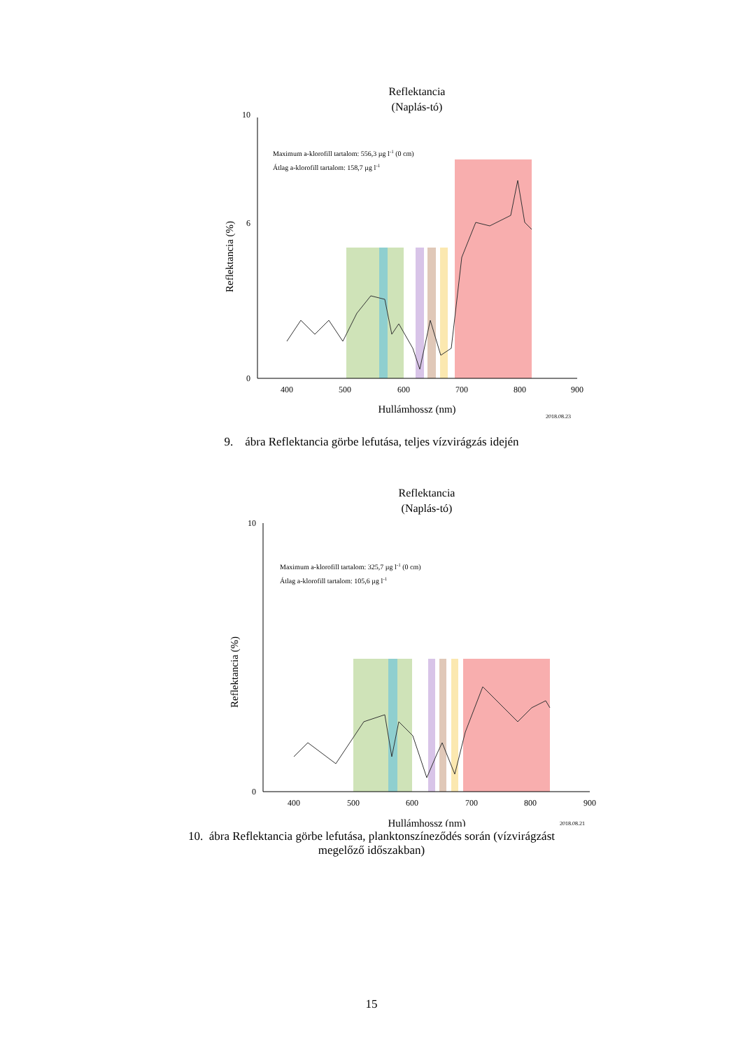Reflektancia
(Naplás-tó)
0
10
6
400
500
600
700
800
900
Hullámhossz (nm)
2018.08.23
Maximum a-klorofill tartalom: 556,3 µg l-1 (0 cm)
Átlag a-klorofill tartalom: 158,7 µg l-1
Reflektancia (%)
9. ábra Reflektancia görbe lefutása, teljes vízvirágzás idején
Reflektancia
(Naplás-tó)
0
10
400
500
600
700
800
900
Hullámhossz (nm)
2018.08.21
Maximum a-klorofill tartalom: 325,7 µg l-1 (0 cm)
Átlag a-klorofill tartalom: 105,6 µg l-1
Reflektancia (%)
10. ábra Reflektancia görbe lefutása, planktonszíneződés során (vízvirágzást
megelőző időszakban)
15